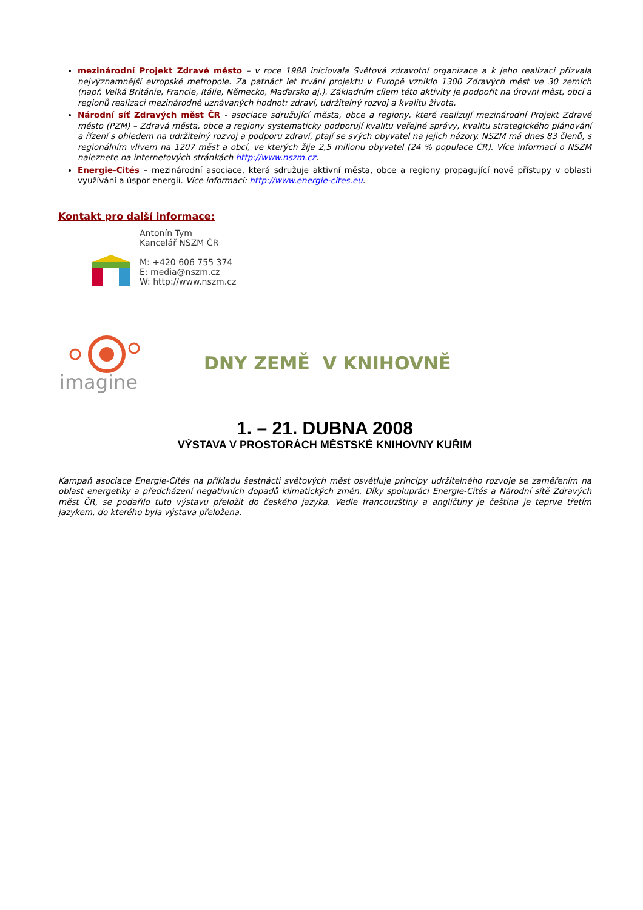mezinárodní Projekt Zdravé město – v roce 1988 iniciovala Světová zdravotní organizace a k jeho realizaci přizvala nejvýznamnější evropské metropole. Za patnáct let trvání projektu v Evropě vzniklo 1300 Zdravých měst ve 30 zemích (např. Velká Británie, Francie, Itálie, Německo, Maďarsko aj.). Základním cílem této aktivity je podpořit na úrovni měst, obcí a regionů realizaci mezinárodně uznávaných hodnot: zdraví, udržitelný rozvoj a kvalitu života.
Národní síť Zdravých měst ČR - asociace sdružující města, obce a regiony, které realizují mezinárodní Projekt Zdravé město (PZM) – Zdravá města, obce a regiony systematicky podporují kvalitu veřejné správy, kvalitu strategického plánování a řízení s ohledem na udržitelný rozvoj a podporu zdraví, ptají se svých obyvatel na jejich názory. NSZM má dnes 83 členů, s regionálním vlivem na 1207 měst a obcí, ve kterých žije 2,5 milionu obyvatel (24 % populace ČR). Více informací o NSZM naleznete na internetových stránkách http://www.nszm.cz.
Energie-Cités – mezinárodní asociace, která sdružuje aktivní města, obce a regiony propagující nové přístupy v oblasti využívání a úspor energií. Více informací: http://www.energie-cites.eu.
Kontakt pro další informace:
Antonín Tym
Kancelář NSZM ČR
M: +420 606 755 374
E: media@nszm.cz
W: http://www.nszm.cz
imagine
DNY ZEMĚ V KNIHOVNĚ
1. – 21. DUBNA 2008
VÝSTAVA V PROSTORÁCH MĚSTSKÉ KNIHOVNY KUŘIM
Kampaň asociace Energie-Cités na příkladu šestnácti světových měst osvětluje principy udržitelného rozvoje se zaměřením na oblast energetiky a předcházení negativních dopadů klimatických změn. Díky spolupráci Energie-Cités a Národní sítě Zdravých měst ČR, se podařilo tuto výstavu přeložit do českého jazyka. Vedle francouzštiny a angličtiny je čeština je teprve třetím jazykem, do kterého byla výstava přeložena.